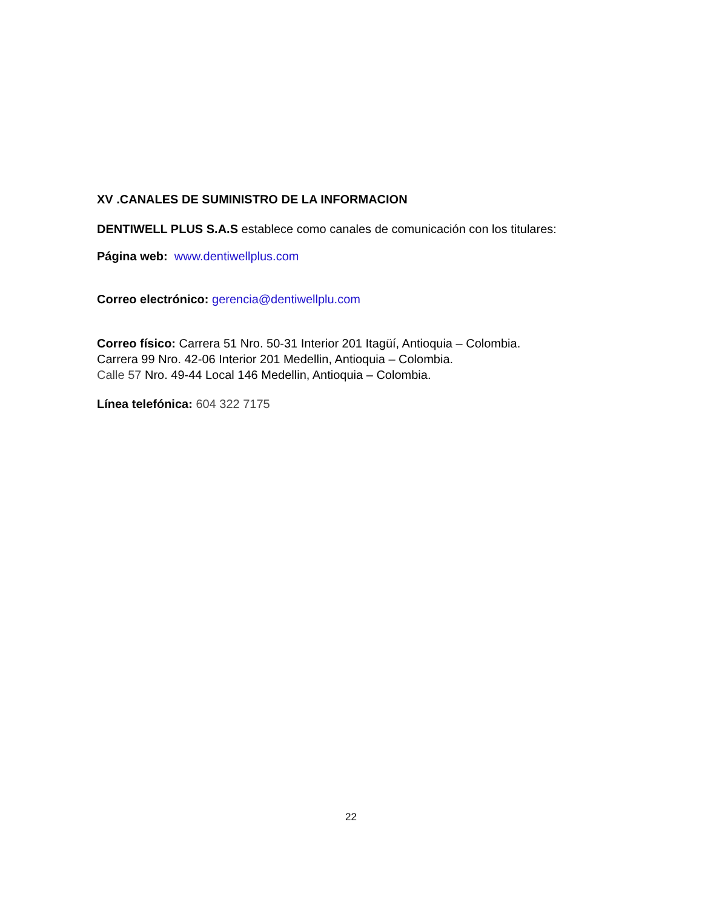XV .CANALES DE SUMINISTRO DE LA INFORMACION
DENTIWELL PLUS S.A.S establece como canales de comunicación con los titulares:
Página web: www.dentiwellplus.com
Correo electrónico: gerencia@dentiwellplu.com
Correo físico: Carrera 51 Nro. 50-31 Interior 201 Itagüí, Antioquia – Colombia.
Carrera 99 Nro. 42-06 Interior 201 Medellin, Antioquia – Colombia.
Calle 57 Nro. 49-44 Local 146 Medellin, Antioquia – Colombia.
Línea telefónica: 604 322 7175
22